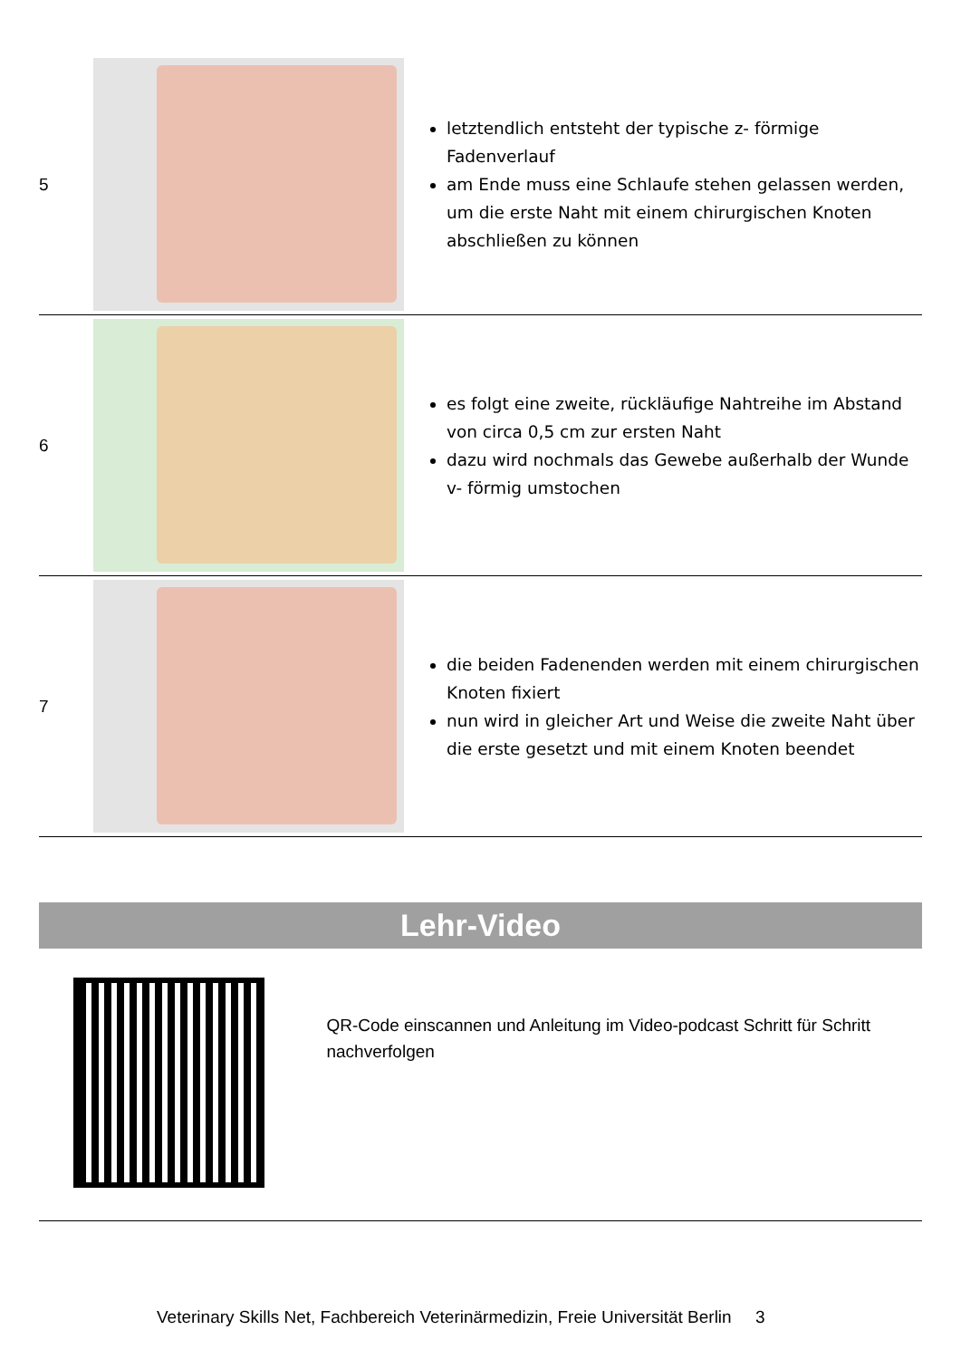| 5 | | letztendlich entsteht der typische z- förmige Fadenverlauf am Ende muss eine Schlaufe stehen gelassen werden, um die erste Naht mit einem chirurgischen Knoten abschließen zu können |
| 6 | | es folgt eine zweite, rückläufige Nahtreihe im Abstand von circa 0,5 cm zur ersten Naht dazu wird nochmals das Gewebe außerhalb der Wunde v- förmig umstochen |
| 7 | | die beiden Fadenenden werden mit einem chirurgischen Knoten fixiert nun wird in gleicher Art und Weise die zweite Naht über die erste gesetzt und mit einem Knoten beendet |
Lehr-Video
QR-Code einscannen und Anleitung im Video-podcast Schritt für Schritt nachverfolgen
Veterinary Skills Net, Fachbereich Veterinärmedizin, Freie Universität Berlin 3